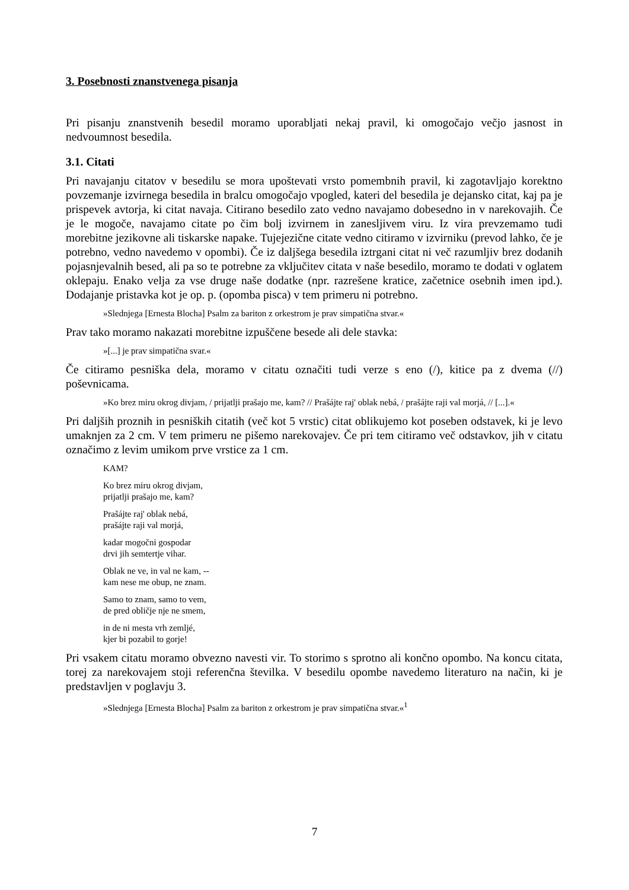3. Posebnosti znanstvenega pisanja
Pri pisanju znanstvenih besedil moramo uporabljati nekaj pravil, ki omogočajo večjo jasnost in nedvoumnost besedila.
3.1. Citati
Pri navajanju citatov v besedilu se mora upoštevati vrsto pomembnih pravil, ki zagotavljajo korektno povzemanje izvirnega besedila in bralcu omogočajo vpogled, kateri del besedila je dejansko citat, kaj pa je prispevek avtorja, ki citat navaja. Citirano besedilo zato vedno navajamo dobesedno in v narekovajih. Če je le mogoče, navajamo citate po čim bolj izvirnem in zanesljivem viru. Iz vira prevzemamo tudi morebitne jezikovne ali tiskarske napake. Tujejezične citate vedno citiramo v izvirniku (prevod lahko, če je potrebno, vedno navedemo v opombi). Če iz daljšega besedila iztrgani citat ni več razumljiv brez dodanih pojasnjevalnih besed, ali pa so te potrebne za vključitev citata v naše besedilo, moramo te dodati v oglatem oklepaju. Enako velja za vse druge naše dodatke (npr. razrešene kratice, začetnice osebnih imen ipd.). Dodajanje pristavka kot je op. p. (opomba pisca) v tem primeru ni potrebno.
»Slednjega [Ernesta Blocha] Psalm za bariton z orkestrom je prav simpatična stvar.«
Prav tako moramo nakazati morebitne izpuščene besede ali dele stavka:
»[...] je prav simpatična svar.«
Če citiramo pesniška dela, moramo v citatu označiti tudi verze s eno (/), kitice pa z dvema (//) poševnicama.
»Ko brez miru okrog divjam, / prijatlji prašajo me, kam? // Prašájte raj' oblak nebá, / prašájte raji val morjá, // [...].«
Pri daljših proznih in pesniških citatih (več kot 5 vrstic) citat oblikujemo kot poseben odstavek, ki je levo umaknjen za 2 cm. V tem primeru ne pišemo narekovajev. Če pri tem citiramo več odstavkov, jih v citatu označimo z levim umikom prve vrstice za 1 cm.
KAM?
Ko brez miru okrog divjam,
prijatlji prašajo me, kam?
Prašájte raj' oblak nebá,
prašájte raji val morjá,
kadar mogočni gospodar
drvi jih semtertje vihar.
Oblak ne ve, in val ne kam, --
kam nese me obup, ne znam.
Samo to znam, samo to vem,
de pred obličje nje ne smem,
in de ni mesta vrh zemljé,
kjer bi pozabil to gorje!
Pri vsakem citatu moramo obvezno navesti vir. To storimo s sprotno ali končno opombo. Na koncu citata, torej za narekovajem stoji referenčna številka. V besedilu opombe navedemo literaturo na način, ki je predstavljen v poglavju 3.
»Slednjega [Ernesta Blocha] Psalm za bariton z orkestrom je prav simpatična stvar.«<sup>1</sup>
7